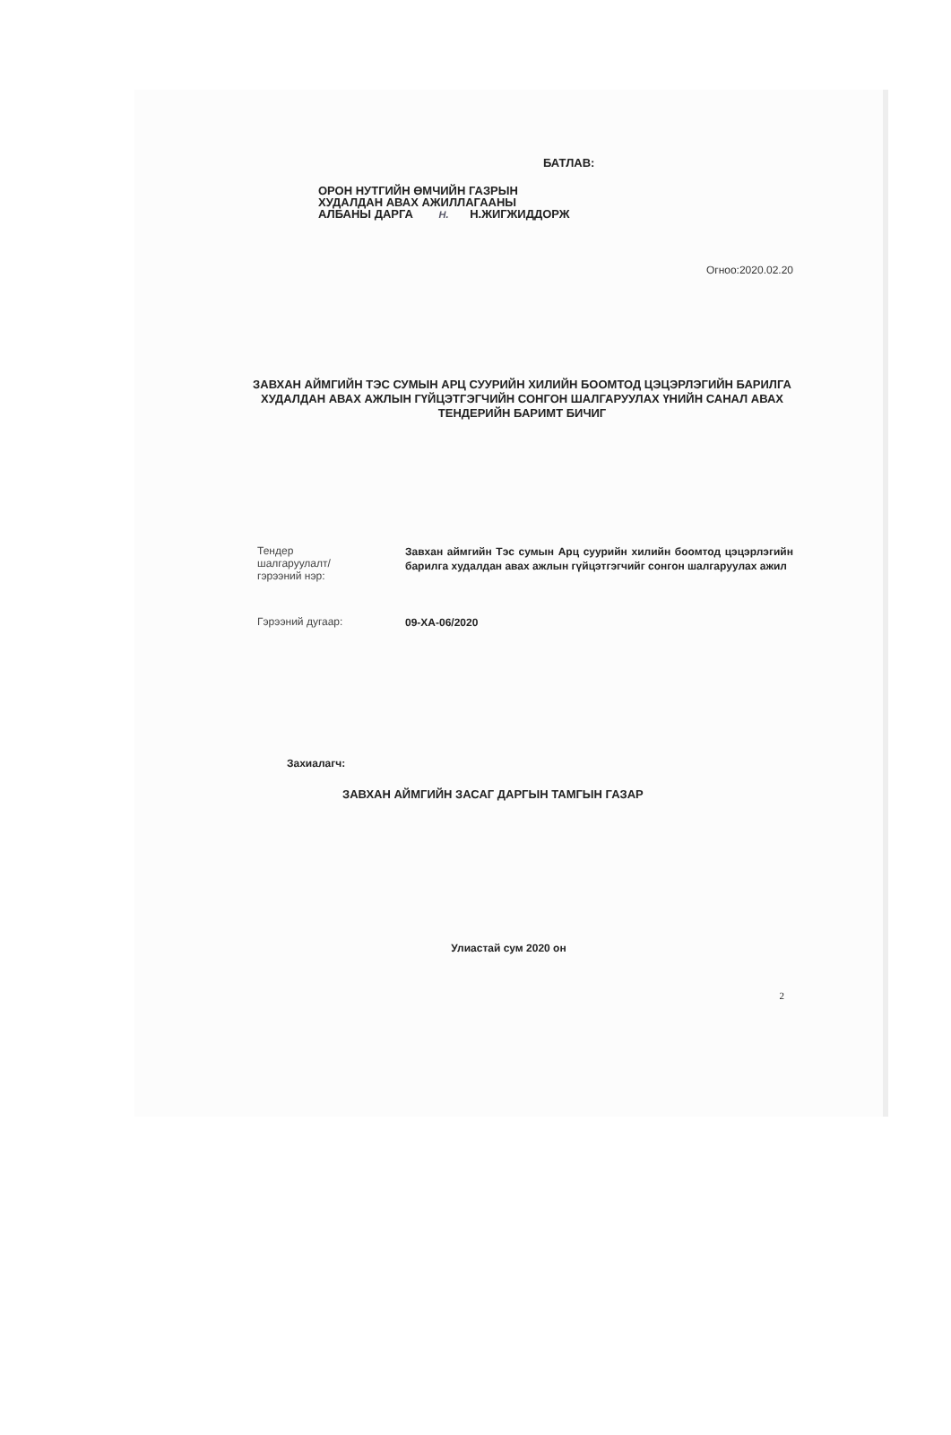БАТЛАВ:
ОРОН НУТГИЙН ӨМЧИЙН ГАЗРЫН
ХУДАЛДАН АВАХ АЖИЛЛАГААНЫ
АЛБАНЫ ДАРГА Н. Н.ЖИГЖИДДОРЖ
Огноо:2020.02.20
ЗАВХАН АЙМГИЙН ТЭС СУМЫН АРЦ СУУРИЙН ХИЛИЙН БООМТОД ЦЭЦЭРЛЭГИЙН БАРИЛГА ХУДАЛДАН АВАХ АЖЛЫН ГҮЙЦЭТГЭГЧИЙН СОНГОН ШАЛГАРУУЛАХ ҮНИЙН САНАЛ АВАХ ТЕНДЕРИЙН БАРИМТ БИЧИГ
Тендер
шалгаруулалт/
гэрээний нэр:
Завхан аймгийн Тэс сумын Арц суурийн хилийн боомтод цэцэрлэгийн барилга худалдан авах ажлын гүйцэтгэгчийг сонгон шалгаруулах ажил
Гэрээний дугаар:
09-ХА-06/2020
Захиалагч:
ЗАВХАН АЙМГИЙН ЗАСАГ ДАРГЫН ТАМГЫН ГАЗАР
Улиастай сум 2020 он
2